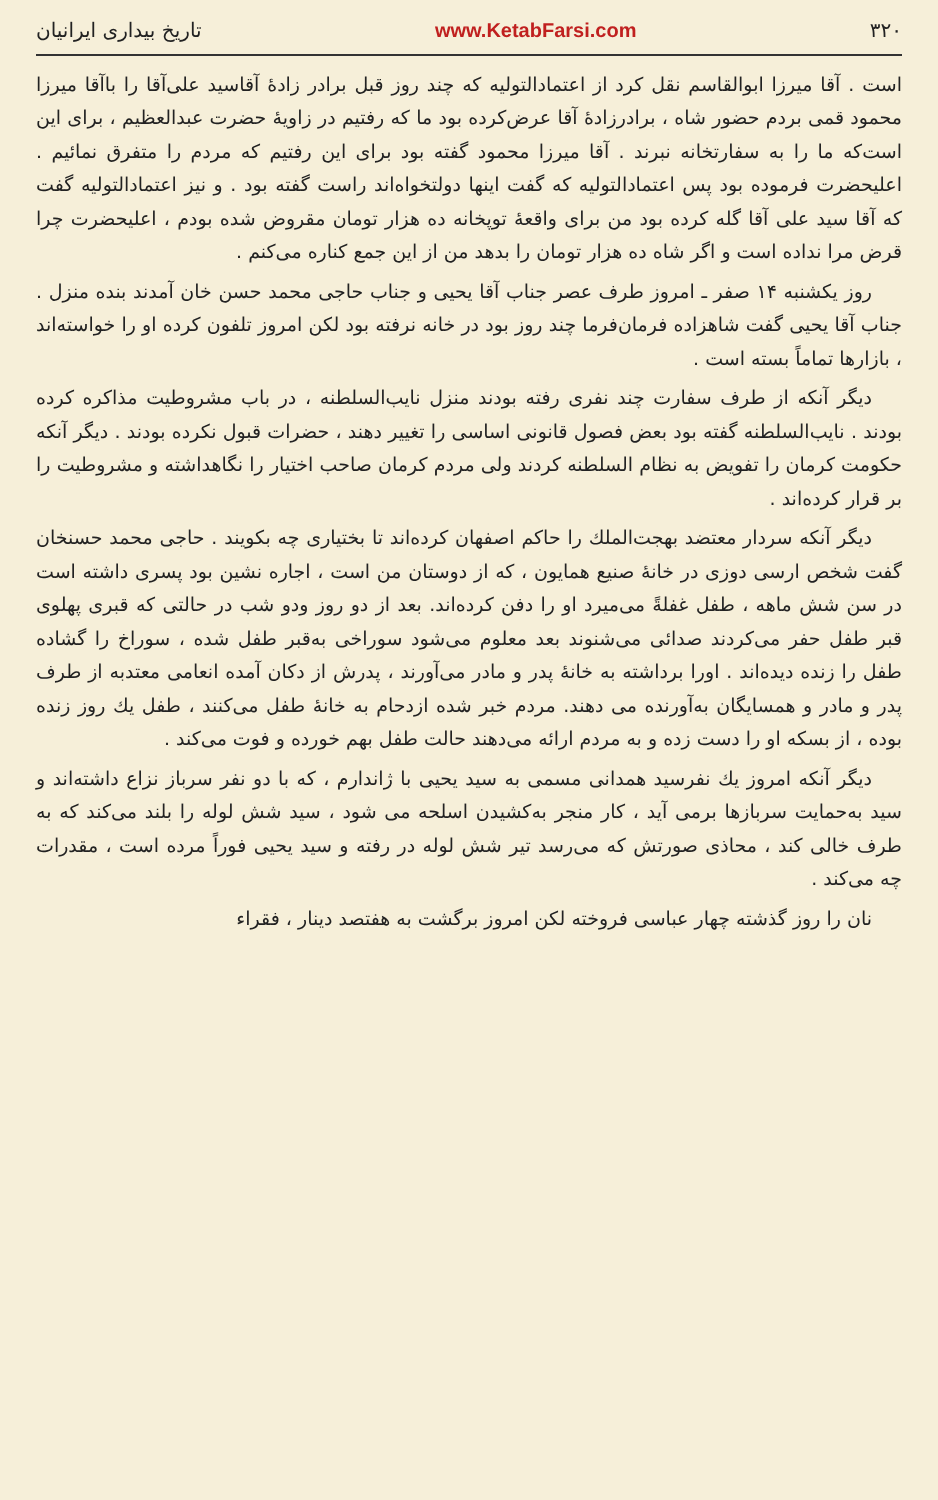۳۲۰ www.KetabFarsi.com تاریخ بیداری ایرانیان
است . آقا میرزا ابوالقاسم نقل کرد از اعتمادالتولیه که چند روز قبل برادر زادهٔ آقاسید علی‌آقا را باآقا میرزا محمود قمی بردم حضور شاه ، برادرزادهٔ آقا عرض‌کرده بود ما که رفتیم در زاویهٔ حضرت عبدالعظیم ، برای این است‌که ما را به سفارتخانه نبرند . آقا میرزا محمود گفته بود برای این رفتیم که مردم را متفرق نمائیم . اعلیحضرت فرموده بود پس اعتمادالتولیه که گفت اینها دولتخواه‌اند راست گفته بود . و نیز اعتمادالتولیه گفت که آقا سید علی آقا گله کرده بود من برای واقعهٔ توپخانه ده هزار تومان مقروض شده بودم ، اعلیحضرت چرا قرض مرا نداده است و اگر شاه ده هزار تومان را بدهد من از این جمع کناره می‌کنم .
روز یکشنبه ۱۴ صفر ـ امروز طرف عصر جناب آقا یحیی و جناب حاجی محمد حسن خان آمدند بنده منزل . جناب آقا یحیی گفت شاهزاده فرمان‌فرما چند روز بود در خانه نرفته بود لکن امروز تلفون کرده او را خواسته‌اند ، بازارها تماماً بسته است .
دیگر آنکه از طرف سفارت چند نفری رفته بودند منزل نایب‌السلطنه ، در باب مشروطیت مذاکره کرده بودند . نایب‌السلطنه گفته بود بعض فصول قانونی اساسی را تغییر دهند ، حضرات قبول نکرده بودند . دیگر آنکه حکومت کرمان را تفویض به نظام السلطنه کردند ولی مردم کرمان صاحب اختیار را نگاهداشته و مشروطیت را بر قرار کرده‌اند .
دیگر آنکه سردار معتضد بهجت‌الملك را حاکم اصفهان کرده‌اند تا بختیاری چه بکویند . حاجی محمد حسنخان گفت شخص ارسی دوزی در خانهٔ صنیع همایون ، که از دوستان من است ، اجاره نشین بود پسری داشته است در سن شش ماهه ، طفل غفلةً می‌میرد او را دفن کرده‌اند. بعد از دو روز ودو شب در حالتی که قبری پهلوی قبر طفل حفر می‌کردند صدائی می‌شنوند بعد معلوم می‌شود سوراخی به‌قبر طفل شده ، سوراخ را گشاده طفل را زنده دیده‌اند . اورا برداشته به خانهٔ پدر و مادر می‌آورند ، پدرش از دکان آمده انعامی معتدبه از طرف پدر و مادر و همسایگان به‌آورنده می دهند. مردم خبر شده ازدحام به خانهٔ طفل می‌کنند ، طفل یك روز زنده بوده ، از بسکه او را دست زده و به مردم ارائه می‌دهند حالت طفل بهم خورده و فوت می‌کند .
دیگر آنکه امروز یك نفرسید همدانی مسمی به سید یحیی با ژاندارم ، که با دو نفر سرباز نزاع داشته‌اند و سید به‌حمایت سربازها برمی آید ، کار منجر به‌کشیدن اسلحه می شود ، سید شش لوله را بلند می‌کند که به طرف خالی کند ، محاذی صورتش که می‌رسد تیر شش لوله در رفته و سید یحیی فوراً مرده است ، مقدرات چه می‌کند .
نان را روز گذشته چهار عباسی فروخته لکن امروز برگشت به هفتصد دینار ، فقراء